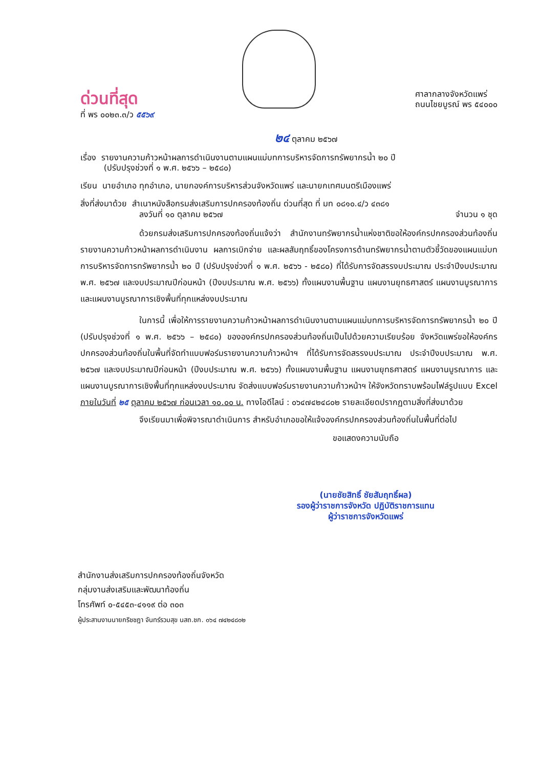ด่วนที่สุด
ที่ พร ๐๐๒๓.๓/ว ๕๕๖๙
ศาลากลางจังหวัดแพร่
ถนนไชยบูรณ์ พร ๕๔๐๐๐
๒๔ ตุลาคม ๒๕๖๗
เรื่อง รายงานความก้าวหน้าผลการดำเนินงานตามแผนแม่บทการบริหารจัดการทรัพยากรน้ำ ๒๐ ปี
(ปรับปรุงช่วงที่ ๑ พ.ศ. ๒๕๖๖ – ๒๕๘๐)
เรียน นายอำเภอ ทุกอำเภอ, นายกองค์การบริหารส่วนจังหวัดแพร่ และนายกเทศมนตรีเมืองแพร่
สิ่งที่ส่งมาด้วย สำเนาหนังสือกรมส่งเสริมการปกครองท้องถิ่น ด่วนที่สุด ที่ มท ๐๘๑๐.๔/ว ๔๓๘๑
ลงวันที่ ๑๐ ตุลาคม ๒๕๖๗ จำนวน ๑ ชุด
ด้วยกรมส่งเสริมการปกครองท้องถิ่นแจ้งว่า สำนักงานทรัพยากรน้ำแห่งชาติขอให้องค์กรปกครองส่วนท้องถิ่นรายงานความก้าวหน้าผลการดำเนินงาน ผลการเบิกจ่าย และผลสัมฤทธิ์ของโครงการด้านทรัพยากรน้ำตามตัวชี้วัดของแผนแม่บทการบริหารจัดการทรัพยากรน้ำ ๒๐ ปี (ปรับปรุงช่วงที่ ๑ พ.ศ. ๒๕๖๖ - ๒๕๘๐) ที่ได้รับการจัดสรรงบประมาณ ประจำปีงบประมาณ พ.ศ. ๒๕๖๗ และงบประมาณปีก่อนหน้า (ปีงบประมาณ พ.ศ. ๒๕๖๖) ทั้งแผนงานพื้นฐาน แผนงานยุทธศาสตร์ แผนงานบูรณาการ และแผนงานบูรณาการเชิงพื้นที่ทุกแหล่งงบประมาณ
ในการนี้ เพื่อให้การรายงานความก้าวหน้าผลการดำเนินงานตามแผนแม่บทการบริหารจัดการทรัพยากรน้ำ ๒๐ ปี (ปรับปรุงช่วงที่ ๑ พ.ศ. ๒๕๖๖ – ๒๕๘๐) ขององค์กรปกครองส่วนท้องถิ่นเป็นไปด้วยความเรียบร้อย จังหวัดแพร่ขอให้องค์กรปกครองส่วนท้องถิ่นในพื้นที่จัดทำแบบฟอร์มรายงานความก้าวหน้าฯ ที่ได้รับการจัดสรรงบประมาณ ประจำปีงบประมาณ พ.ศ. ๒๕๖๗ และงบประมาณปีก่อนหน้า (ปีงบประมาณ พ.ศ. ๒๕๖๖) ทั้งแผนงานพื้นฐาน แผนงานยุทธศาสตร์ แผนงานบูรณาการ และแผนงานบูรณาการเชิงพื้นที่ทุกแหล่งงบประมาณ จัดส่งแบบฟอร์มรายงานความก้าวหน้าฯ ให้จังหวัดทราบพร้อมไฟล์รูปแบบ Excel ภายในวันที่ ๒๕ ตุลาคม ๒๕๖๗ ก่อนเวลา ๑๐.๐๐ น. ทางไอดีไลน์ : ๐๖๔๗๔๒๔๘๐๒ รายละเอียดปรากฏตามสิ่งที่ส่งมาด้วย
จึงเรียนมาเพื่อพิจารณาดำเนินการ สำหรับอำเภอขอให้แจ้งองค์กรปกครองส่วนท้องถิ่นในพื้นที่ต่อไป
ขอแสดงความนับถือ
(นายชัยสิทธิ์ ชัยสัมฤทธิ์ผล)
รองผู้ว่าราชการจังหวัด ปฏิบัติราชการแทน
ผู้ว่าราชการจังหวัดแพร่
สำนักงานส่งเสริมการปกครองท้องถิ่นจังหวัด
กลุ่มงานส่งเสริมและพัฒนาท้องถิ่น
โทรศัพท์ ๐-๕๔๕๓-๔๑๑๙ ต่อ ๓๐๓
ผู้ประสานงานนายกริชชฎา จันทร์รวมสุข นสถ.ชก. ๐๖๔ ๗๔๒๔๘๐๒